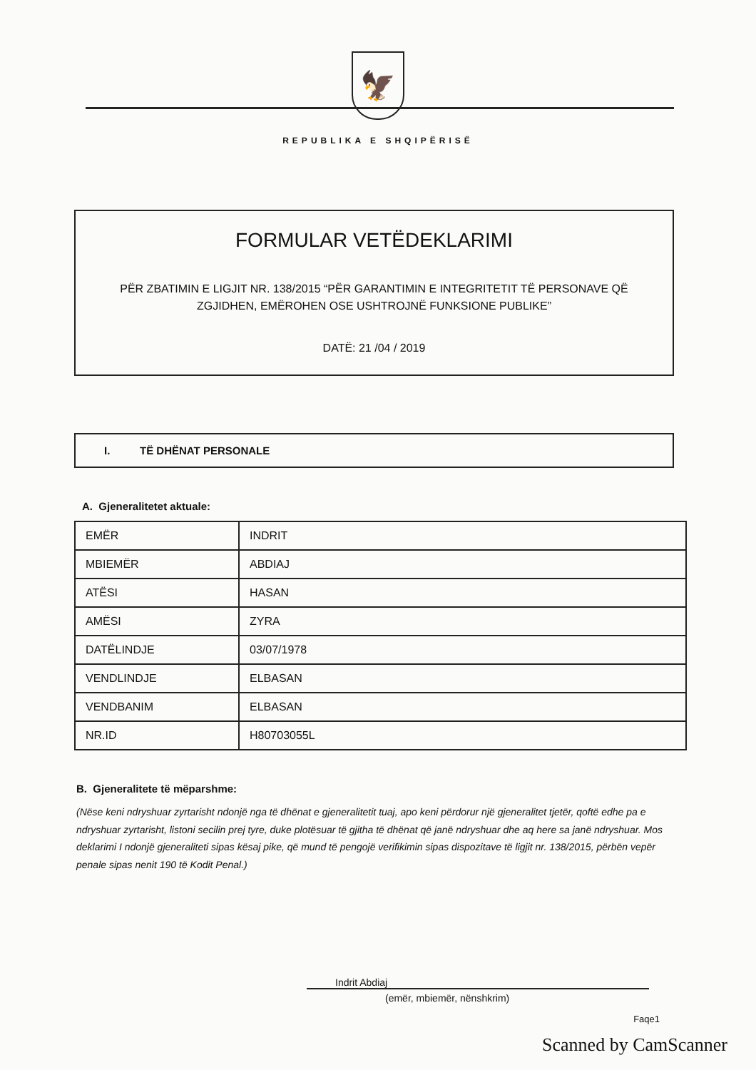🦅
REPUBLIKA E SHQIPËRISË
FORMULAR VETËDEKLARIMI
PËR ZBATIMIN E LIGJIT NR. 138/2015 “PËR GARANTIMIN E INTEGRITETIT TË PERSONAVE QË ZGJIDHEN, EMËROHEN OSE USHTROJNË FUNKSIONE PUBLIKE”
DATË: 21 /04 / 2019
I. TË DHËNAT PERSONALE
A. Gjeneralitetet aktuale:
| EMËR | INDRIT |
| MBIEMËR | ABDIAJ |
| ATËSI | HASAN |
| AMËSI | ZYRA |
| DATËLINDJE | 03/07/1978 |
| VENDLINDJE | ELBASAN |
| VENDBANIM | ELBASAN |
| NR.ID | H80703055L |
B. Gjeneralitete të mëparshme:
(Nëse keni ndryshuar zyrtarisht ndonjë nga të dhënat e gjeneralitetit tuaj, apo keni përdorur një gjeneralitet tjetër, qoftë edhe pa e ndryshuar zyrtarisht, listoni secilin prej tyre, duke plotësuar të gjitha të dhënat që janë ndryshuar dhe aq here sa janë ndryshuar. Mos deklarimi I ndonjë gjeneraliteti sipas kësaj pike, që mund të pengojë verifikimin sipas dispozitave të ligjit nr. 138/2015, përbën vepër penale sipas nenit 190 të Kodit Penal.)
Indrit Abdiaj
(emër, mbiemër, nënshkrim)
Faqe1
Scanned by CamScanner